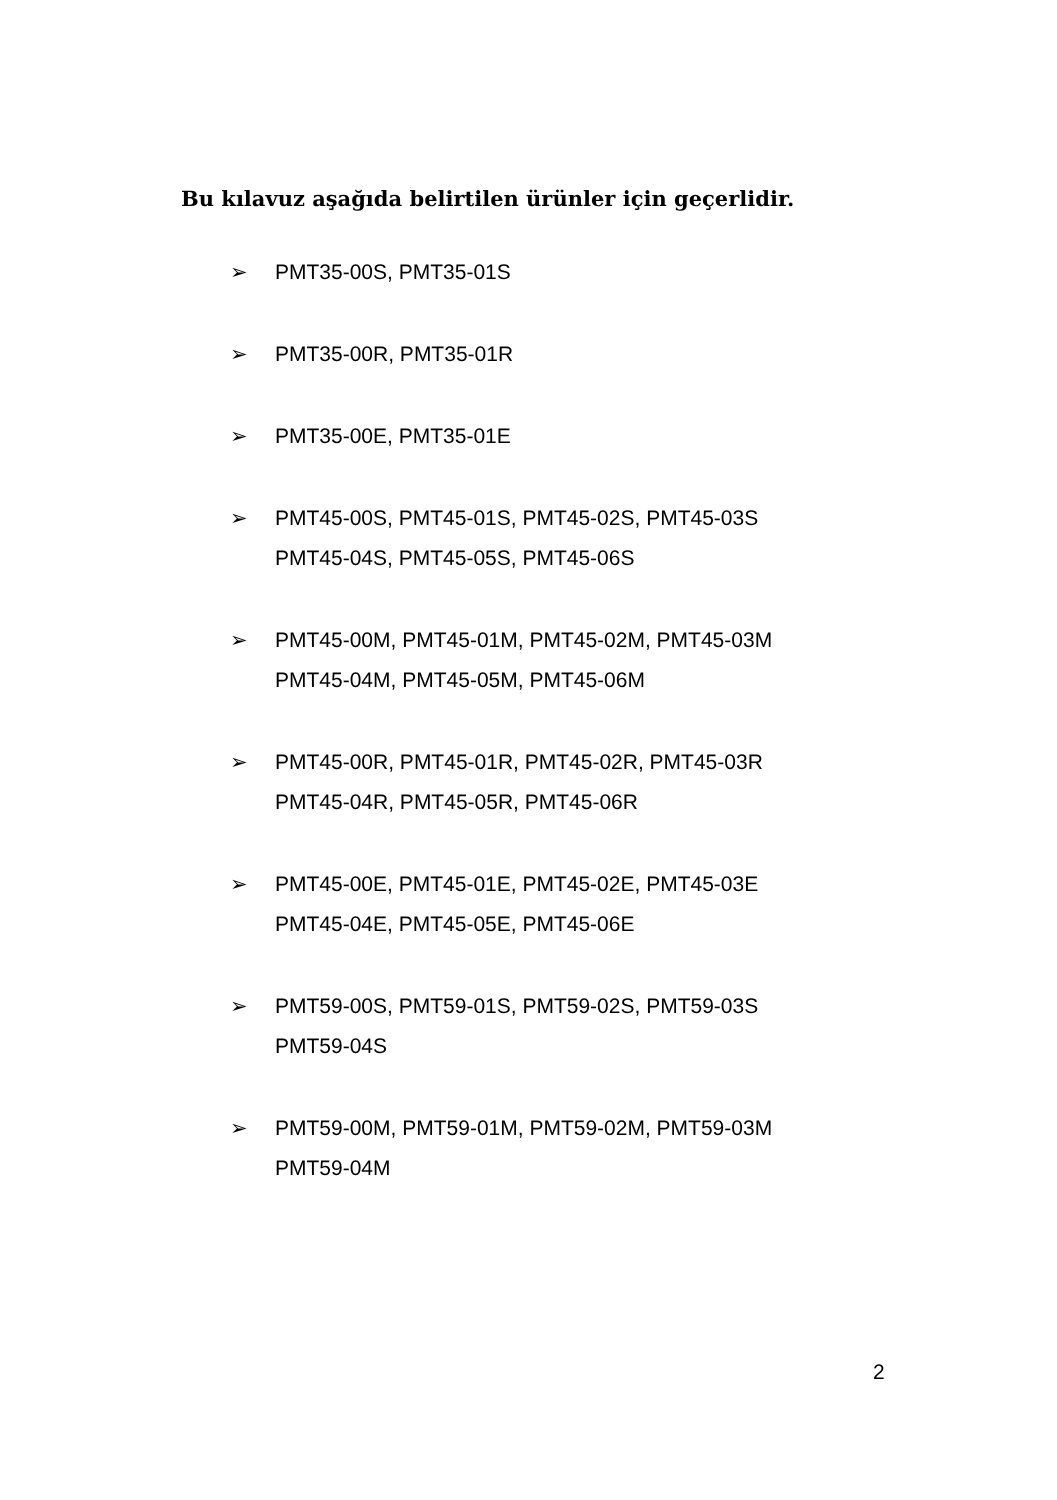Bu kılavuz aşağıda belirtilen ürünler için geçerlidir.
➢ PMT35-00S, PMT35-01S
➢ PMT35-00R, PMT35-01R
➢ PMT35-00E, PMT35-01E
➢ PMT45-00S, PMT45-01S, PMT45-02S, PMT45-03S
PMT45-04S, PMT45-05S, PMT45-06S
➢ PMT45-00M, PMT45-01M, PMT45-02M, PMT45-03M
PMT45-04M, PMT45-05M, PMT45-06M
➢ PMT45-00R, PMT45-01R, PMT45-02R, PMT45-03R
PMT45-04R, PMT45-05R, PMT45-06R
➢ PMT45-00E, PMT45-01E, PMT45-02E, PMT45-03E
PMT45-04E, PMT45-05E, PMT45-06E
➢ PMT59-00S, PMT59-01S, PMT59-02S, PMT59-03S
PMT59-04S
➢ PMT59-00M, PMT59-01M, PMT59-02M, PMT59-03M
PMT59-04M
2